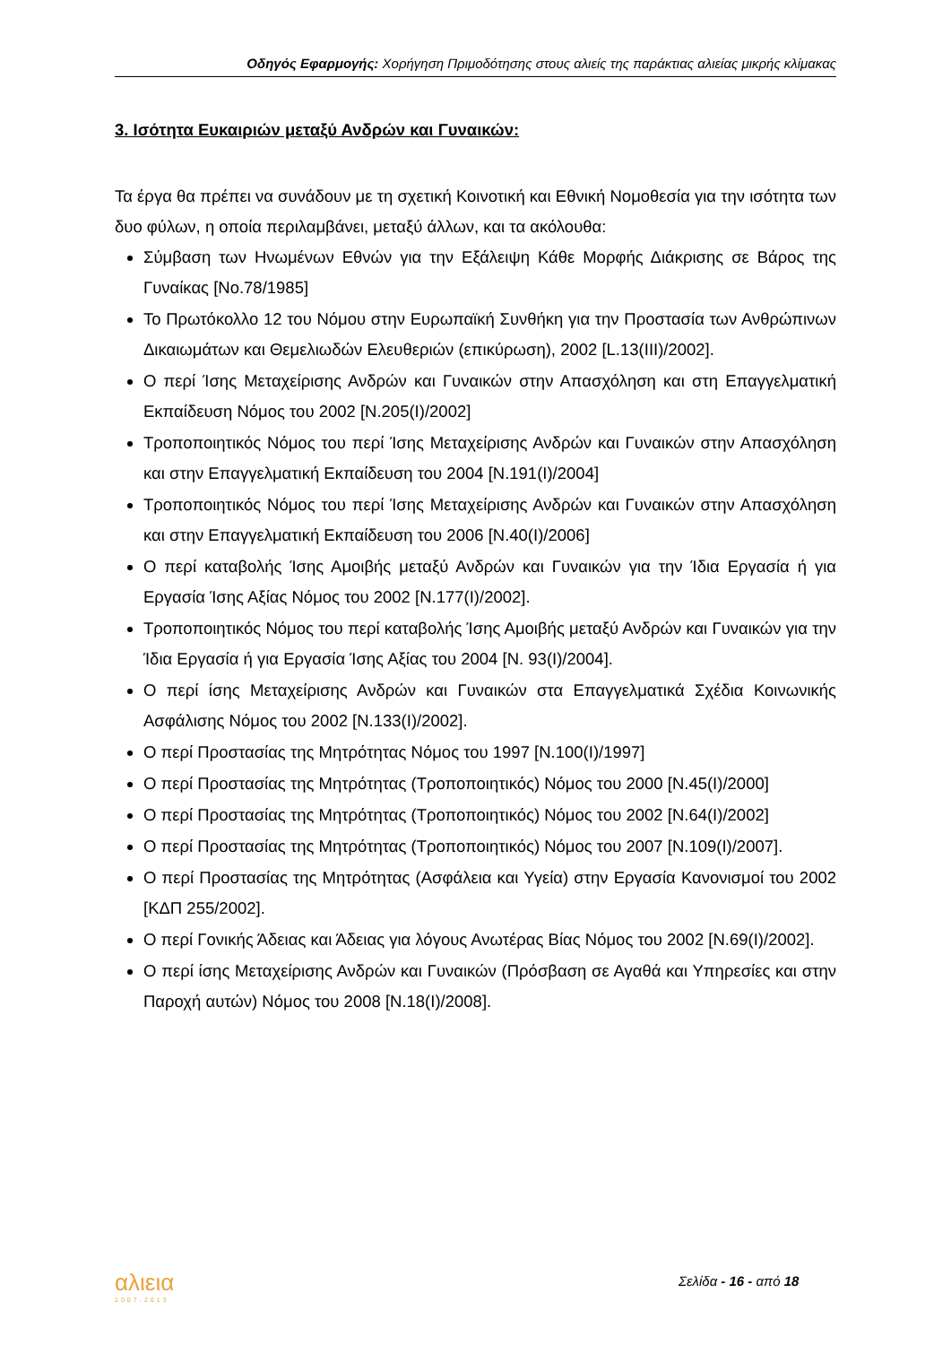Οδηγός Εφαρμογής: Χορήγηση Πριμοδότησης στους αλιείς της παράκτιας αλιείας μικρής κλίμακας
3. Ισότητα Ευκαιριών μεταξύ Ανδρών και Γυναικών:
Τα έργα θα πρέπει να συνάδουν με τη σχετική Κοινοτική και Εθνική Νομοθεσία για την ισότητα των δυο φύλων, η οποία περιλαμβάνει, μεταξύ άλλων, και τα ακόλουθα:
Σύμβαση των Ηνωμένων Εθνών για την Εξάλειψη Κάθε Μορφής Διάκρισης σε Βάρος της Γυναίκας [No.78/1985]
Το Πρωτόκολλο 12 του Νόμου στην Ευρωπαϊκή Συνθήκη για την Προστασία των Ανθρώπινων Δικαιωμάτων και Θεμελιωδών Ελευθεριών (επικύρωση), 2002 [L.13(III)/2002].
Ο περί Ίσης Μεταχείρισης Ανδρών και Γυναικών στην Απασχόληση και στη Επαγγελματική Εκπαίδευση Νόμος του 2002 [Ν.205(Ι)/2002]
Τροποποιητικός Νόμος του περί Ίσης Μεταχείρισης Ανδρών και Γυναικών στην Απασχόληση και στην Επαγγελματική Εκπαίδευση του 2004 [Ν.191(Ι)/2004]
Τροποποιητικός Νόμος του περί Ίσης Μεταχείρισης Ανδρών και Γυναικών στην Απασχόληση και στην Επαγγελματική Εκπαίδευση του 2006 [Ν.40(Ι)/2006]
Ο περί καταβολής Ίσης Αμοιβής μεταξύ Ανδρών και Γυναικών για την Ίδια Εργασία ή για Εργασία Ίσης Αξίας Νόμος του 2002 [Ν.177(Ι)/2002].
Τροποποιητικός Νόμος του περί καταβολής Ίσης Αμοιβής μεταξύ Ανδρών και Γυναικών για την Ίδια Εργασία ή για Εργασία Ίσης Αξίας του 2004 [Ν. 93(Ι)/2004].
Ο περί ίσης Μεταχείρισης Ανδρών και Γυναικών στα Επαγγελματικά Σχέδια Κοινωνικής Ασφάλισης Νόμος του 2002 [Ν.133(Ι)/2002].
Ο περί Προστασίας της Μητρότητας Νόμος του 1997 [Ν.100(Ι)/1997]
Ο περί Προστασίας της Μητρότητας (Τροποποιητικός) Νόμος του 2000 [Ν.45(Ι)/2000]
Ο περί Προστασίας της Μητρότητας (Τροποποιητικός) Νόμος του 2002 [Ν.64(Ι)/2002]
Ο περί Προστασίας της Μητρότητας (Τροποποιητικός) Νόμος του 2007 [Ν.109(Ι)/2007].
Ο περί Προστασίας της Μητρότητας (Ασφάλεια και Υγεία) στην Εργασία Κανονισμοί του 2002 [ΚΔΠ 255/2002].
Ο περί Γονικής Άδειας και Άδειας για λόγους Ανωτέρας Βίας Νόμος του 2002 [Ν.69(Ι)/2002].
Ο περί ίσης Μεταχείρισης Ανδρών και Γυναικών (Πρόσβαση σε Αγαθά και Υπηρεσίες και στην Παροχή αυτών) Νόμος του 2008 [Ν.18(Ι)/2008].
αλιεια
2007-2013
Σελίδα - 16 - από 18